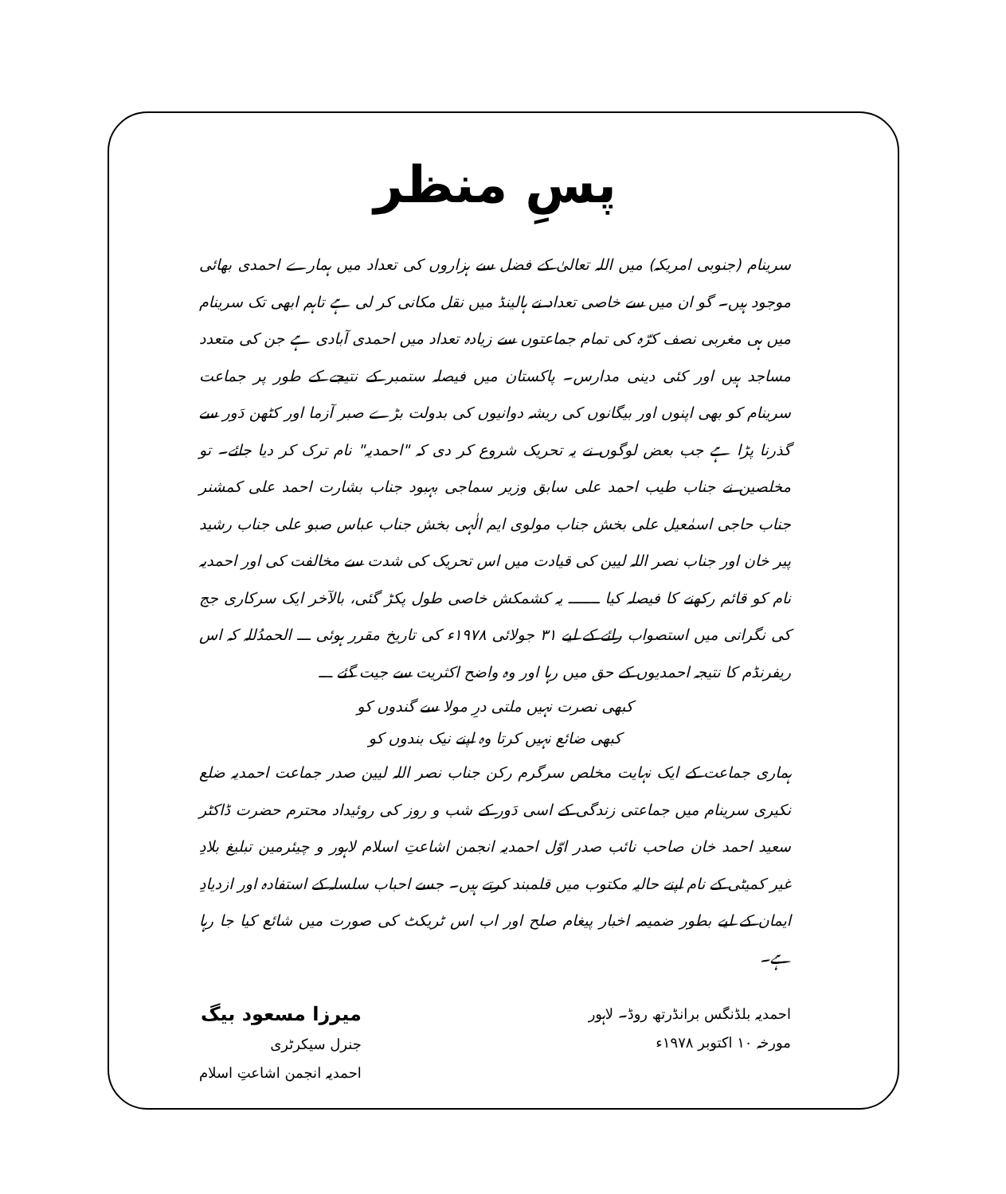پسِ منظر
سرینام (جنوبی امریکہ) میں اللہ تعالیٰ کے فضل سے ہزاروں کی تعداد میں ہمارے احمدی بھائی موجود ہیں۔ گو ان میں سے خاصی تعداد نے ہالینڈ میں نقل مکانی کر لی ہے تاہم ابھی تک سرینام میں ہی مغربی نصف کرّہ کی تمام جماعتوں سے زیادہ تعداد میں احمدی آبادی ہے جن کی متعدد مساجد ہیں اور کئی دینی مدارس۔ پاکستان میں فیصلہ ستمبر کے نتیجے کے طور پر جماعت سرینام کو بھی اپنوں اور بیگانوں کی ریشہ دوانیوں کی بدولت بڑے صبر آزما اور کٹھن دَور سے گذرنا پڑا ہے جب بعض لوگوں نے یہ تحریک شروع کر دی کہ "احمدیہ" نام ترک کر دیا جائے۔ تو مخلصین نے جناب طیب احمد علی سابق وزیر سماجی بہبود جناب بشارت احمد علی کمشنر جناب حاجی اسمٰعیل علی بخش جناب مولوی ایم الٰہی بخش جناب عباس صبو علی جناب رشید پیر خان اور جناب نصر اللہ لیین کی قیادت میں اس تحریک کی شدت سے مخالفت کی اور احمدیہ نام کو قائم رکھنے کا فیصلہ کیا ـــــــ یہ کشمکش خاصی طول پکڑ گئی، بالآخر ایک سرکاری جج کی نگرانی میں استصواب رائے کے لیے ۳۱ جولائی ۱۹۷۸ء کی تاریخ مقرر ہوئی ـــ الحمدُللہ کہ اس ریفرنڈم کا نتیجہ احمدیوں کے حق میں رہا اور وہ واضح اکثریت سے جیت گئے ـــ
کبھی نصرت نہیں ملتی درِ مولا سے گندوں کو
کبھی ضائع نہیں کرتا وہ اپنے نیک بندوں کو
ہماری جماعت کے ایک نہایت مخلص سرگرم رکن جناب نصر اللہ لیین صدر جماعت احمدیہ ضلع نکیری سرینام میں جماعتی زندگی کے اسی دَور کے شب و روز کی روئیداد محترم حضرت ڈاکٹر سعید احمد خان صاحب نائب صدر اوّل احمدیہ انجمن اشاعتِ اسلام لاہور و چیئرمین تبلیغ بلادِ غیر کمیٹی کے نام اپنے حالیہ مکتوب میں قلمبند کرتے ہیں۔ جسے احباب سلسلہ کے استفادہ اور ازدیادِ ایمان کے لیے بطور ضمیمہ اخبار پیغام صلح اور اب اس ٹریکٹ کی صورت میں شائع کیا جا رہا ہے۔
احمدیہ بلڈنگس برانڈرتھ روڈ۔ لاہور
مورخہ ۱۰ اکتوبر ۱۹۷۸ء
میرزا مسعود بیگ
جنرل سیکرٹری
احمدیہ انجمن اشاعتِ اسلام